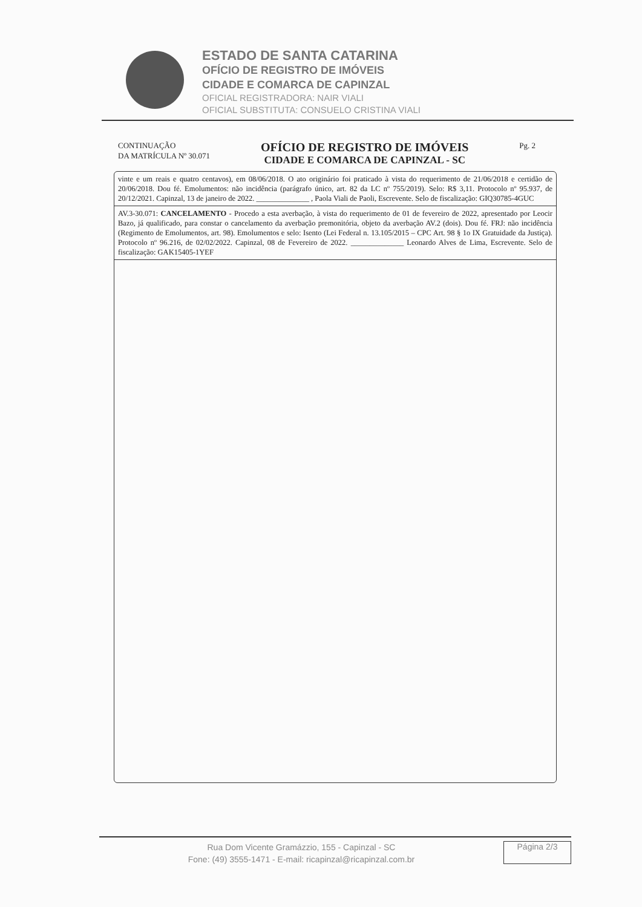ESTADO DE SANTA CATARINA
OFÍCIO DE REGISTRO DE IMÓVEIS
CIDADE E COMARCA DE CAPINZAL
OFICIAL REGISTRADORA: NAIR VIALI
OFICIAL SUBSTITUTA: CONSUELO CRISTINA VIALI
CONTINUAÇÃO
DA MATRÍCULA Nº 30.071
OFÍCIO DE REGISTRO DE IMÓVEIS
CIDADE E COMARCA DE CAPINZAL - SC
Pg. 2
vinte e um reais e quatro centavos), em 08/06/2018. O ato originário foi praticado à vista do requerimento de 21/06/2018 e certidão de 20/06/2018. Dou fé. Emolumentos: não incidência (parágrafo único, art. 82 da LC nº 755/2019). Selo: R$ 3,11. Protocolo nº 95.937, de 20/12/2021. Capinzal, 13 de janeiro de 2022. ______________ , Paola Viali de Paoli, Escrevente. Selo de fiscalização: GIQ30785-4GUC
AV.3-30.071: CANCELAMENTO - Procedo a esta averbação, à vista do requerimento de 01 de fevereiro de 2022, apresentado por Leocir Bazo, já qualificado, para constar o cancelamento da averbação premonitória, objeto da averbação AV.2 (dois). Dou fé. FRJ: não incidência (Regimento de Emolumentos, art. 98). Emolumentos e selo: Isento (Lei Federal n. 13.105/2015 – CPC Art. 98 § 1o IX Gratuidade da Justiça). Protocolo nº 96.216, de 02/02/2022. Capinzal, 08 de Fevereiro de 2022. ______________ Leonardo Alves de Lima, Escrevente. Selo de fiscalização: GAK15405-1YEF
Rua Dom Vicente Gramázzio, 155 - Capinzal - SC
Fone: (49) 3555-1471 - E-mail: ricapinzal@ricapinzal.com.br
Página 2/3